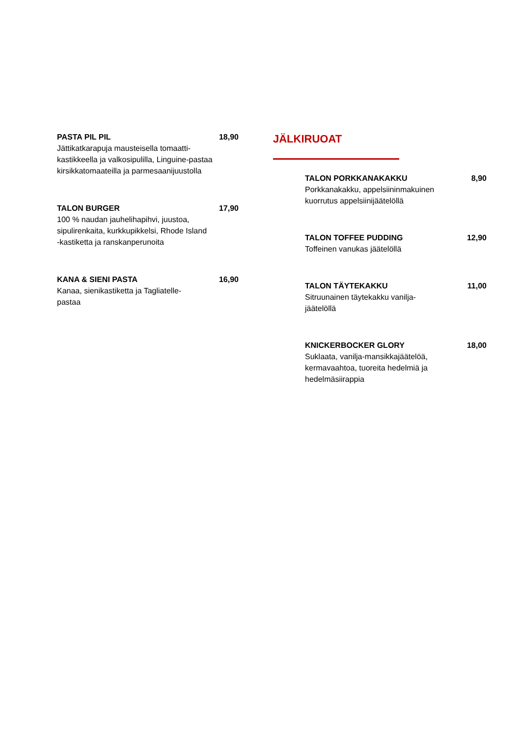PASTA PIL PIL 18,90
Jättikatkarapuja mausteisella tomaatti-
kastikkeella ja valkosipulilla, Linguine-pastaa
kirsikkatomaateilla ja parmesaanijuustolla
TALON BURGER 17,90
100 % naudan jauhelihapihvi, juustoa,
sipulirenkaita, kurkkupikkelsi, Rhode Island
-kastiketta ja ranskanperunoita
KANA & SIENI PASTA 16,90
Kanaa, sienikastiketta ja Tagliatelle-
pastaa
JÄLKIRUOAT
TALON PORKKANAKAKKU 8,90
Porkkanakakku, appelsiininmakuinen
kuorrutus appelsiinijäätelöllä
TALON TOFFEE PUDDING 12,90
Toffeinen vanukas jäätelöllä
TALON TÄYTEKAKKU 11,00
Sitruunainen täytekakku vanilja-
jäätelöllä
KNICKERBOCKER GLORY 18,00
Suklaata, vanilja-mansikkajäätelöä,
kermavaahtoa, tuoreita hedelmiä ja
hedelmäsiirappia